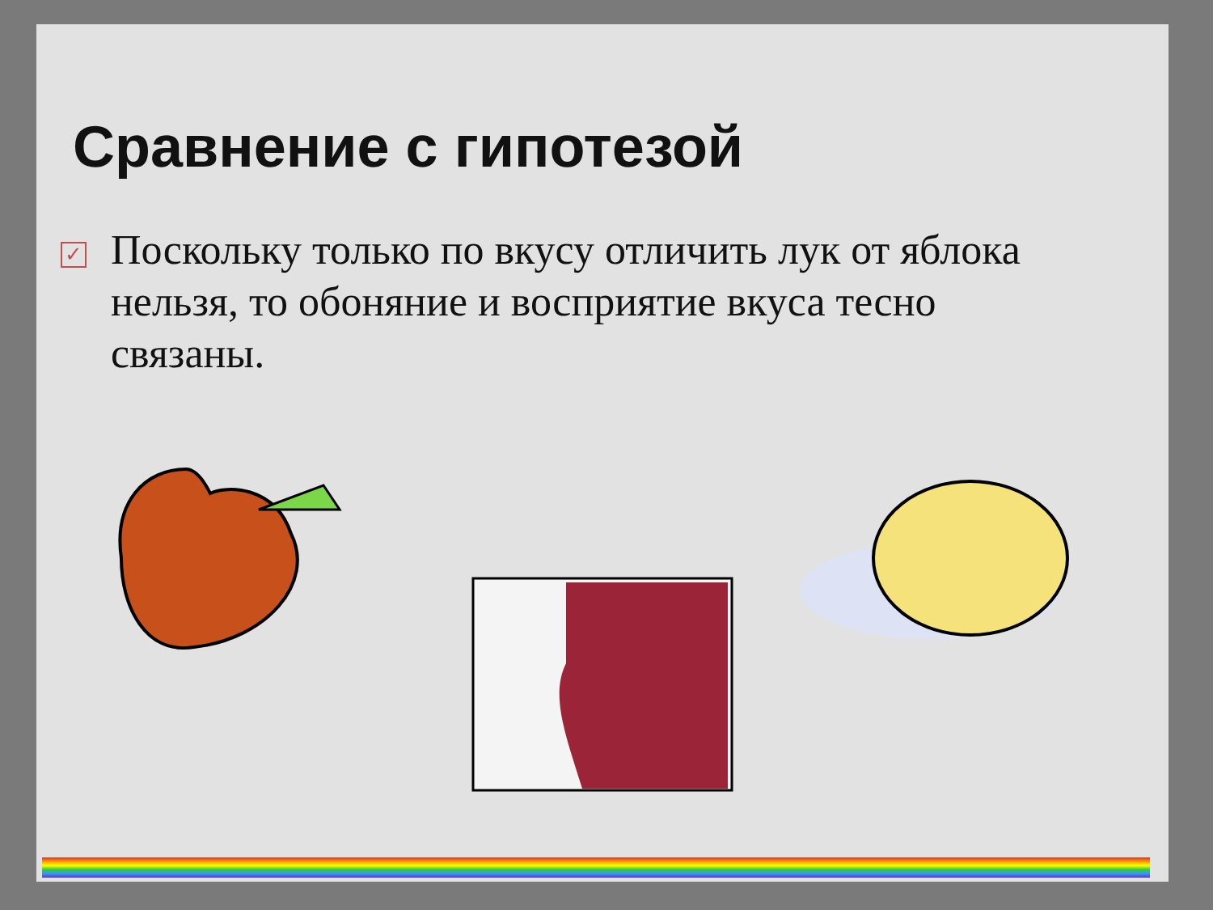Сравнение с гипотезой
✓
Поскольку только по вкусу отличить лук от яблока нельзя, то обоняние и восприятие вкуса тесно связаны.